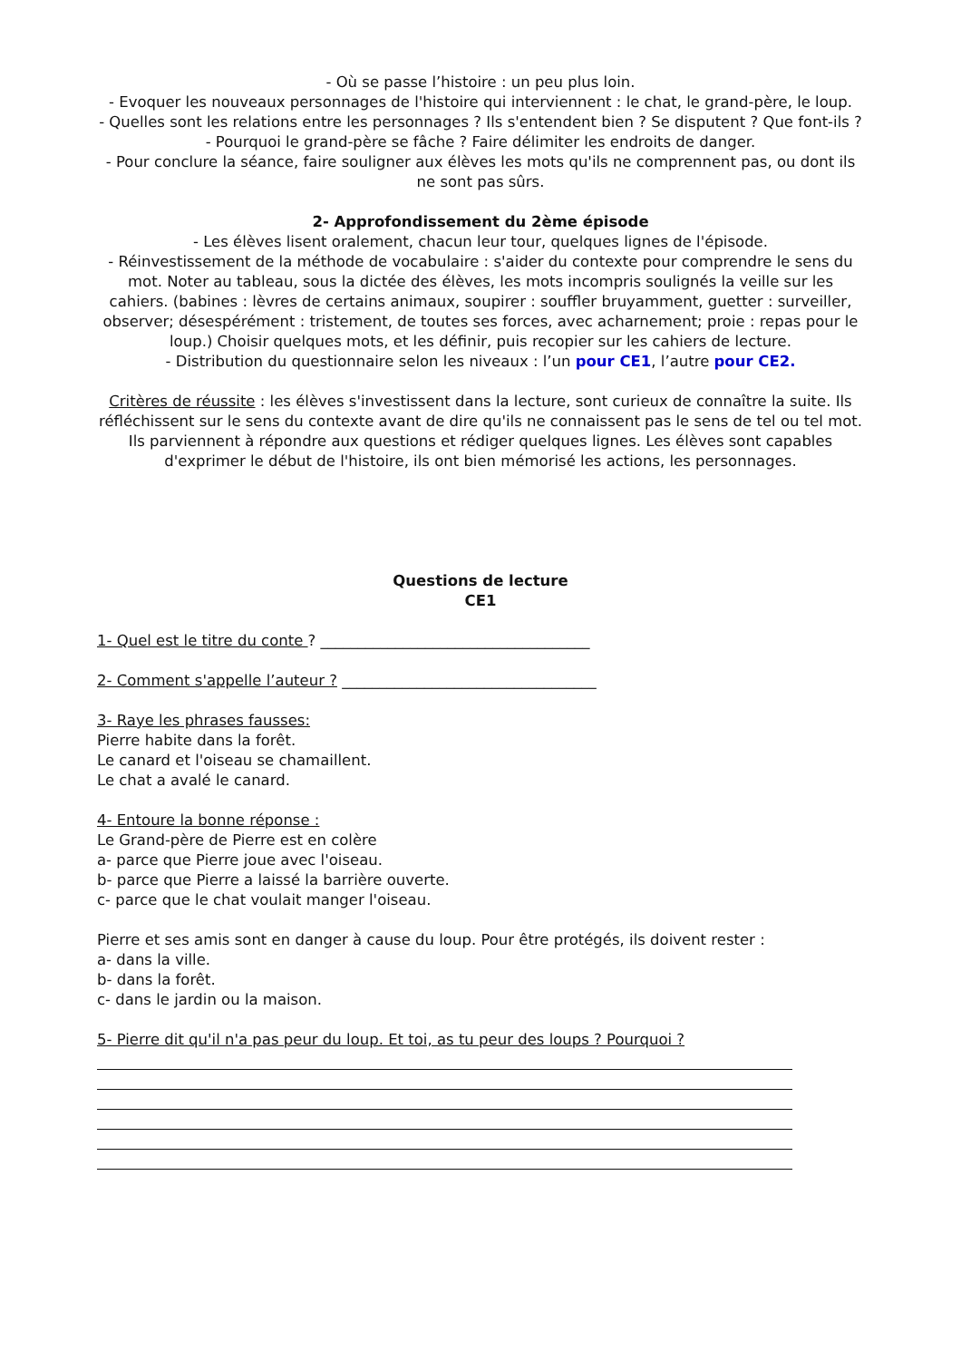- Où se passe l’histoire : un peu plus loin.
- Evoquer les nouveaux personnages de l'histoire qui interviennent : le chat, le grand-père, le loup.
- Quelles sont les relations entre les personnages ? Ils s'entendent bien ? Se disputent ? Que font-ils ?
- Pourquoi le grand-père se fâche ? Faire délimiter les endroits de danger.
- Pour conclure la séance, faire souligner aux élèves les mots qu'ils ne comprennent pas, ou dont ils ne sont pas sûrs.
2- Approfondissement du 2ème épisode
- Les élèves lisent oralement, chacun leur tour, quelques lignes de l'épisode.
- Réinvestissement de la méthode de vocabulaire : s'aider du contexte pour comprendre le sens du mot. Noter au tableau, sous la dictée des élèves, les mots incompris soulignés la veille sur les cahiers. (babines : lèvres de certains animaux, soupirer : souffler bruyamment, guetter : surveiller, observer; désespérément : tristement, de toutes ses forces, avec acharnement; proie : repas pour le loup.) Choisir quelques mots, et les définir, puis recopier sur les cahiers de lecture.
- Distribution du questionnaire selon les niveaux : l’un pour CE1, l’autre pour CE2.
Critères de réussite : les élèves s'investissent dans la lecture, sont curieux de connaître la suite. Ils réfléchissent sur le sens du contexte avant de dire qu'ils ne connaissent pas le sens de tel ou tel mot. Ils parviennent à répondre aux questions et rédiger quelques lignes. Les élèves sont capables d'exprimer le début de l'histoire, ils ont bien mémorisé les actions, les personnages.
Questions de lecture
CE1
1- Quel est le titre du conte ? ____________________________________
2- Comment s'appelle l’auteur ? __________________________________
3- Raye les phrases fausses:
Pierre habite dans la forêt.
Le canard et l'oiseau se chamaillent.
Le chat a avalé le canard.
4- Entoure la bonne réponse :
Le Grand-père de Pierre est en colère
a- parce que Pierre joue avec l'oiseau.
b- parce que Pierre a laissé la barrière ouverte.
c- parce que le chat voulait manger l'oiseau.
Pierre et ses amis sont en danger à cause du loup. Pour être protégés, ils doivent rester :
a- dans la ville.
b- dans la forêt.
c- dans le jardin ou la maison.
5- Pierre dit qu'il n'a pas peur du loup. Et toi, as tu peur des loups ? Pourquoi ?